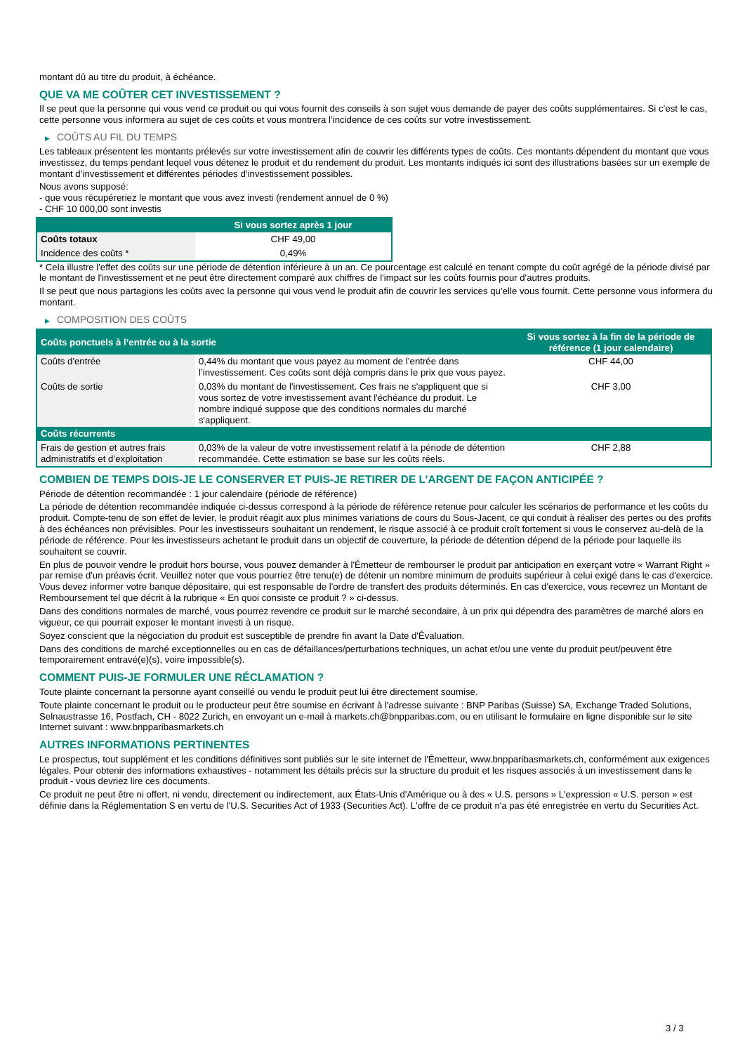montant dû au titre du produit, à échéance.
QUE VA ME COÛTER CET INVESTISSEMENT ?
Il se peut que la personne qui vous vend ce produit ou qui vous fournit des conseils à son sujet vous demande de payer des coûts supplémentaires. Si c’est le cas, cette personne vous informera au sujet de ces coûts et vous montrera l’incidence de ces coûts sur votre investissement.
▶ COÛTS AU FIL DU TEMPS
Les tableaux présentent les montants prélevés sur votre investissement afin de couvrir les différents types de coûts. Ces montants dépendent du montant que vous investissez, du temps pendant lequel vous détenez le produit et du rendement du produit. Les montants indiqués ici sont des illustrations basées sur un exemple de montant d’investissement et différentes périodes d’investissement possibles.
Nous avons supposé:
- que vous récupéreriez le montant que vous avez investi (rendement annuel de 0 %)
- CHF 10 000,00 sont investis
| | Si vous sortez après 1 jour |
| --- | --- |
| Coûts totaux | CHF 49,00 |
| Incidence des coûts * | 0,49% |
* Cela illustre l'effet des coûts sur une période de détention inférieure à un an. Ce pourcentage est calculé en tenant compte du coût agrégé de la période divisé par le montant de l'investissement et ne peut être directement comparé aux chiffres de l'impact sur les coûts fournis pour d'autres produits.
Il se peut que nous partagions les coûts avec la personne qui vous vend le produit afin de couvrir les services qu’elle vous fournit. Cette personne vous informera du montant.
▶ COMPOSITION DES COÛTS
| Coûts ponctuels à l’entrée ou à la sortie | | Si vous sortez à la fin de la période de référence (1 jour calendaire) |
| --- | --- | --- |
| Coûts d'entrée | 0,44% du montant que vous payez au moment de l’entrée dans l’investissement. Ces coûts sont déjà compris dans le prix que vous payez. | CHF 44,00 |
| Coûts de sortie | 0,03% du montant de l'investissement. Ces frais ne s'appliquent que si vous sortez de votre investissement avant l'échéance du produit. Le nombre indiqué suppose que des conditions normales du marché s'appliquent. | CHF 3,00 |
| Coûts récurrents | | |
| Frais de gestion et autres frais administratifs et d’exploitation | 0,03% de la valeur de votre investissement relatif à la période de détention recommandée. Cette estimation se base sur les coûts réels. | CHF 2,88 |
COMBIEN DE TEMPS DOIS-JE LE CONSERVER ET PUIS-JE RETIRER DE L’ARGENT DE FAÇON ANTICIPÉE ?
Période de détention recommandée : 1 jour calendaire (période de référence)
La période de détention recommandée indiquée ci-dessus correspond à la période de référence retenue pour calculer les scénarios de performance et les coûts du produit. Compte-tenu de son effet de levier, le produit réagit aux plus minimes variations de cours du Sous-Jacent, ce qui conduit à réaliser des pertes ou des profits à des échéances non prévisibles. Pour les investisseurs souhaitant un rendement, le risque associé à ce produit croît fortement si vous le conservez au-delà de la période de référence. Pour les investisseurs achetant le produit dans un objectif de couverture, la période de détention dépend de la période pour laquelle ils souhaitent se couvrir.
En plus de pouvoir vendre le produit hors bourse, vous pouvez demander à l'Émetteur de rembourser le produit par anticipation en exerçant votre « Warrant Right » par remise d'un préavis écrit. Veuillez noter que vous pourriez être tenu(e) de détenir un nombre minimum de produits supérieur à celui exigé dans le cas d'exercice. Vous devez informer votre banque dépositaire, qui est responsable de l'ordre de transfert des produits déterminés. En cas d'exercice, vous recevrez un Montant de Remboursement tel que décrit à la rubrique « En quoi consiste ce produit ? » ci-dessus.
Dans des conditions normales de marché, vous pourrez revendre ce produit sur le marché secondaire, à un prix qui dépendra des paramètres de marché alors en vigueur, ce qui pourrait exposer le montant investi à un risque.
Soyez conscient que la négociation du produit est susceptible de prendre fin avant la Date d'Évaluation.
Dans des conditions de marché exceptionnelles ou en cas de défaillances/perturbations techniques, un achat et/ou une vente du produit peut/peuvent être temporairement entravé(e)(s), voire impossible(s).
COMMENT PUIS-JE FORMULER UNE RÉCLAMATION ?
Toute plainte concernant la personne ayant conseillé ou vendu le produit peut lui être directement soumise.
Toute plainte concernant le produit ou le producteur peut être soumise en écrivant à l'adresse suivante : BNP Paribas (Suisse) SA, Exchange Traded Solutions, Selnaustrasse 16, Postfach, CH - 8022 Zurich, en envoyant un e-mail à markets.ch@bnpparibas.com, ou en utilisant le formulaire en ligne disponible sur le site Internet suivant : www.bnpparibasmarkets.ch
AUTRES INFORMATIONS PERTINENTES
Le prospectus, tout supplément et les conditions définitives sont publiés sur le site internet de l'Émetteur, www.bnpparibasmarkets.ch, conformément aux exigences légales. Pour obtenir des informations exhaustives - notamment les détails précis sur la structure du produit et les risques associés à un investissement dans le produit - vous devriez lire ces documents.
Ce produit ne peut être ni offert, ni vendu, directement ou indirectement, aux États-Unis d'Amérique ou à des « U.S. persons » L'expression « U.S. person » est définie dans la Réglementation S en vertu de l'U.S. Securities Act of 1933 (Securities Act). L'offre de ce produit n'a pas été enregistrée en vertu du Securities Act.
3 / 3